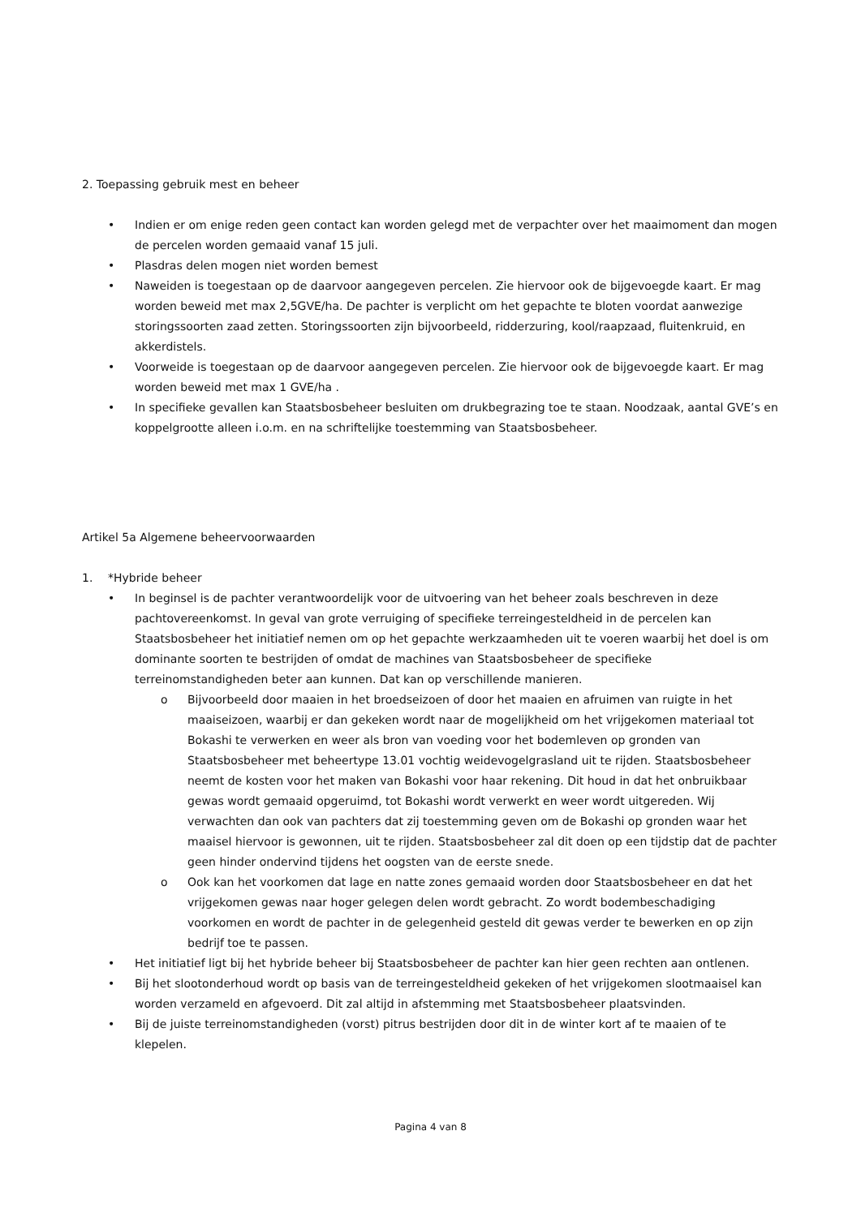2. Toepassing gebruik mest en beheer
• Indien er om enige reden geen contact kan worden gelegd met de verpachter over het maaimoment dan mogen de percelen worden gemaaid vanaf 15 juli.
• Plasdras delen mogen niet worden bemest
• Naweiden is toegestaan op de daarvoor aangegeven percelen. Zie hiervoor ook de bijgevoegde kaart. Er mag worden beweid met max 2,5GVE/ha. De pachter is verplicht om het gepachte te bloten voordat aanwezige storingssoorten zaad zetten. Storingssoorten zijn bijvoorbeeld, ridderzuring, kool/raapzaad, fluitenkruid, en akkerdistels.
• Voorweide is toegestaan op de daarvoor aangegeven percelen. Zie hiervoor ook de bijgevoegde kaart. Er mag worden beweid met max 1 GVE/ha .
• In specifieke gevallen kan Staatsbosbeheer besluiten om drukbegrazing toe te staan. Noodzaak, aantal GVE’s en koppelgrootte alleen i.o.m. en na schriftelijke toestemming van Staatsbosbeheer.
Artikel 5a Algemene beheervoorwaarden
1. *Hybride beheer
• In beginsel is de pachter verantwoordelijk voor de uitvoering van het beheer zoals beschreven in deze pachtovereenkomst. In geval van grote verruiging of specifieke terreingesteldheid in de percelen kan Staatsbosbeheer het initiatief nemen om op het gepachte werkzaamheden uit te voeren waarbij het doel is om dominante soorten te bestrijden of omdat de machines van Staatsbosbeheer de specifieke terreinomstandigheden beter aan kunnen. Dat kan op verschillende manieren.
o Bijvoorbeeld door maaien in het broedseizoen of door het maaien en afruimen van ruigte in het maaiseizoen, waarbij er dan gekeken wordt naar de mogelijkheid om het vrijgekomen materiaal tot Bokashi te verwerken en weer als bron van voeding voor het bodemleven op gronden van Staatsbosbeheer met beheertype 13.01 vochtig weidevogelgrasland uit te rijden. Staatsbosbeheer neemt de kosten voor het maken van Bokashi voor haar rekening. Dit houd in dat het onbruikbaar gewas wordt gemaaid opgeruimd, tot Bokashi wordt verwerkt en weer wordt uitgereden. Wij verwachten dan ook van pachters dat zij toestemming geven om de Bokashi op gronden waar het maaisel hiervoor is gewonnen, uit te rijden. Staatsbosbeheer zal dit doen op een tijdstip dat de pachter geen hinder ondervind tijdens het oogsten van de eerste snede.
o Ook kan het voorkomen dat lage en natte zones gemaaid worden door Staatsbosbeheer en dat het vrijgekomen gewas naar hoger gelegen delen wordt gebracht. Zo wordt bodembeschadiging voorkomen en wordt de pachter in de gelegenheid gesteld dit gewas verder te bewerken en op zijn bedrijf toe te passen.
• Het initiatief ligt bij het hybride beheer bij Staatsbosbeheer de pachter kan hier geen rechten aan ontlenen.
• Bij het slootonderhoud wordt op basis van de terreingesteldheid gekeken of het vrijgekomen slootmaaisel kan worden verzameld en afgevoerd. Dit zal altijd in afstemming met Staatsbosbeheer plaatsvinden.
• Bij de juiste terreinomstandigheden (vorst) pitrus bestrijden door dit in de winter kort af te maaien of te klepelen.
Pagina 4 van 8